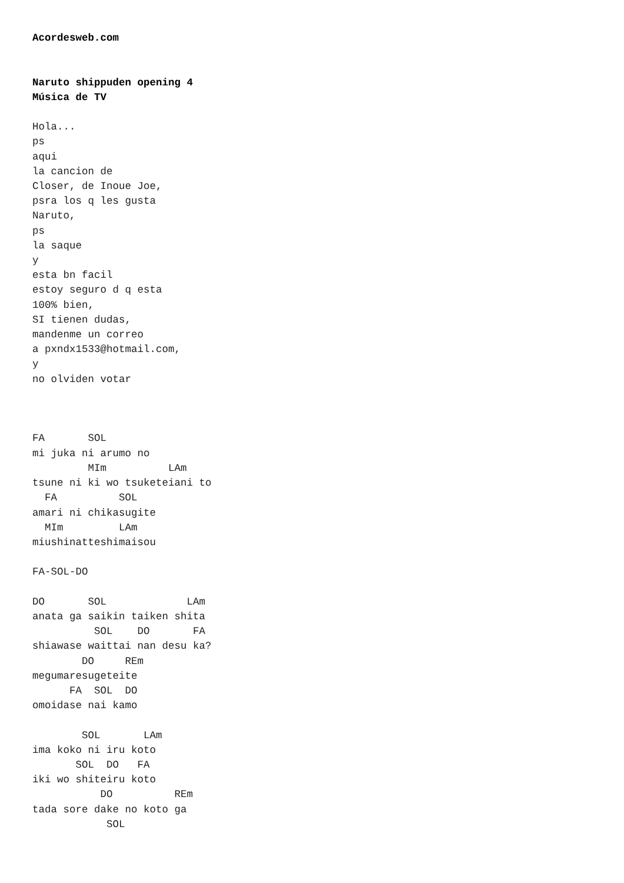Acordesweb.com


Naruto shippuden opening 4
Música de TV

Hola...
ps
aqui
la cancion de
Closer, de Inoue Joe,
psra los q les gusta
Naruto,
ps
la saque
y
esta bn facil
estoy seguro d q esta
100% bien,
SI tienen dudas,
mandenme un correo
a pxndx1533@hotmail.com,
y
no olviden votar



FA       SOL
mi juka ni arumo no
         MIm          LAm
tsune ni ki wo tsuketeiani to
  FA          SOL
amari ni chikasugite
  MIm         LAm
miushinatteshimaisou

FA-SOL-DO

DO       SOL             LAm
anata ga saikin taiken shita
          SOL    DO       FA
shiawase waittai nan desu ka?
        DO     REm
megumaresugeteite
      FA  SOL  DO
omoidase nai kamo

        SOL       LAm
ima koko ni iru koto
       SOL  DO   FA
iki wo shiteiru koto
           DO          REm
tada sore dake no koto ga
            SOL